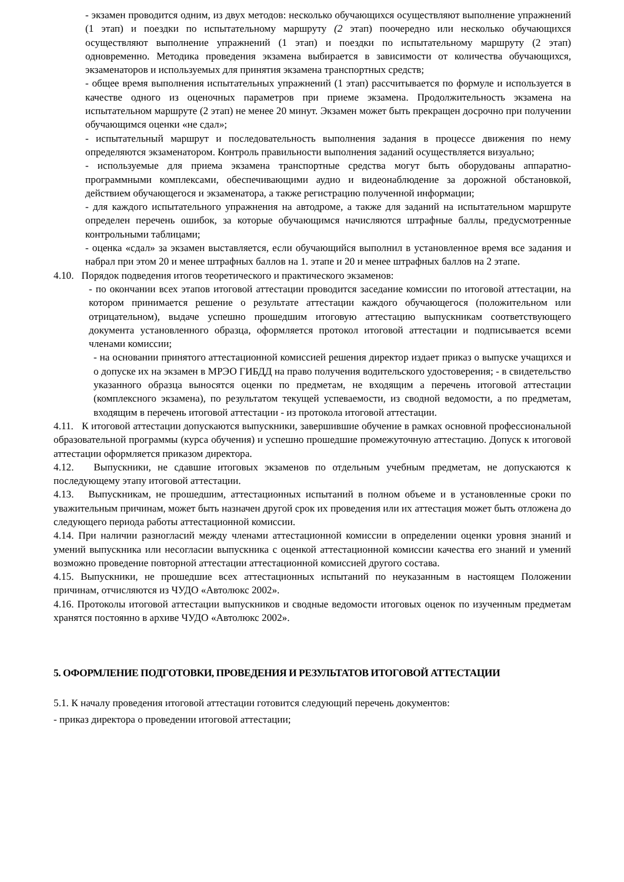- экзамен проводится одним, из двух методов: несколько обучающихся осуществляют выполнение упражнений (1 этап) и поездки по испытательному маршруту (2 этап) поочередно или несколько обучающихся осуществляют выполнение упражнений (1 этап) и поездки по испытательному маршруту (2 этап) одновременно. Методика проведения экзамена выбирается в зависимости от количества обучающихся, экзаменаторов и используемых для принятия экзамена транспортных средств;
- общее время выполнения испытательных упражнений (1 этап) рассчитывается по формуле и используется в качестве одного из оценочных параметров при приеме экзамена. Продолжительность экзамена на испытательном маршруте (2 этап) не менее 20 минут. Экзамен может быть прекращен досрочно при получении обучающимся оценки «не сдал»;
- испытательный маршрут и последовательность выполнения задания в процессе движения по нему определяются экзаменатором. Контроль правильности выполнения заданий осуществляется визуально;
- используемые для приема экзамена транспортные средства могут быть оборудованы аппаратно-программными комплексами, обеспечивающими аудио и видеонаблюдение за дорожной обстановкой, действием обучающегося и экзаменатора, а также регистрацию полученной информации;
- для каждого испытательного упражнения на автодроме, а также для заданий на испытательном маршруте определен перечень ошибок, за которые обучающимся начисляются штрафные баллы, предусмотренные контрольными таблицами;
- оценка «сдал» за экзамен выставляется, если обучающийся выполнил в установленное время все задания и набрал при этом 20 и менее штрафных баллов на 1. этапе и 20 и менее штрафных баллов на 2 этапе.
4.10. Порядок подведения итогов теоретического и практического экзаменов:
- по окончании всех этапов итоговой аттестации проводится заседание комиссии по итоговой аттестации, на котором принимается решение о результате аттестации каждого обучающегося (положительном или отрицательном), выдаче успешно прошедшим итоговую аттестацию выпускникам соответствующего документа установленного образца, оформляется протокол итоговой аттестации и подписывается всеми членами комиссии;
- на основании принятого аттестационной комиссией решения директор издает приказ о выпуске учащихся и о допуске их на экзамен в МРЭО ГИБДД на право получения водительского удостоверения; - в свидетельство указанного образца выносятся оценки по предметам, не входящим а перечень итоговой аттестации (комплексного экзамена), по результатом текущей успеваемости, из сводной ведомости, а по предметам, входящим в перечень итоговой аттестации - из протокола итоговой аттестации.
4.11. К итоговой аттестации допускаются выпускники, завершившие обучение в рамках основной профессиональной образовательной программы (курса обучения) и успешно прошедшие промежуточную аттестацию. Допуск к итоговой аттестации оформляется приказом директора.
4.12. Выпускники, не сдавшие итоговых экзаменов по отдельным учебным предметам, не допускаются к последующему этапу итоговой аттестации.
4.13. Выпускникам, не прошедшим, аттестационных испытаний в полном объеме и в установленные сроки по уважительным причинам, может быть назначен другой срок их проведения или их аттестация может быть отложена до следующего периода работы аттестационной комиссии.
4.14. При наличии разногласий между членами аттестационной комиссии в определении оценки уровня знаний и умений выпускника или несогласии выпускника с оценкой аттестационной комиссии качества его знаний и умений возможно проведение повторной аттестации аттестационной комиссией другого состава.
4.15. Выпускники, не прошедшие всех аттестационных испытаний по неуказанным в настоящем Положении причинам, отчисляются из ЧУДО «Автолюкс 2002».
4.16. Протоколы итоговой аттестации выпускников и сводные ведомости итоговых оценок по изученным предметам хранятся постоянно в архиве ЧУДО «Автолюкс 2002».
5. ОФОРМЛЕНИЕ ПОДГОТОВКИ, ПРОВЕДЕНИЯ И РЕЗУЛЬТАТОВ ИТОГОВОЙ АТТЕСТАЦИИ
5.1. К началу проведения итоговой аттестации готовится следующий перечень документов:
- приказ директора о проведении итоговой аттестации;